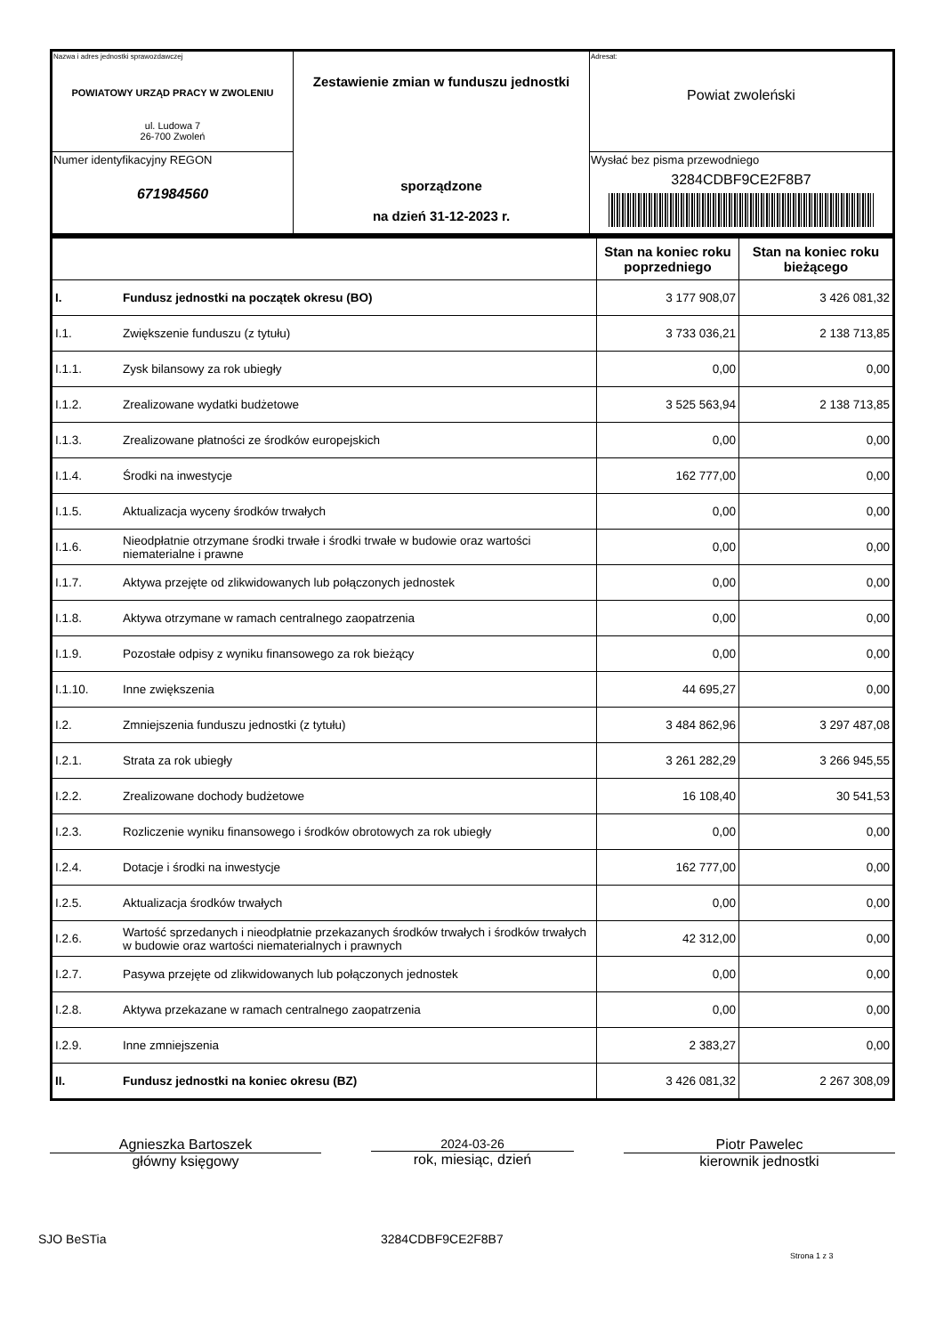| Nazwa i adres jednostki sprawozdawczej POWIATOWY URZĄD PRACY W ZWOLENIU ul. Ludowa 7 26-700 Zwoleń | Zestawienie zmian w funduszu jednostki sporządzone na dzień 31-12-2023 r. | Adresat: Powiat zwoleński |
| Numer identyfikacyjny REGON 671984560 | | Wysłać bez pisma przewodniego 3284CDBF9CE2F8B7 |
| | | Stan na koniec roku poprzedniego | Stan na koniec roku bieżącego |
| I. | Fundusz jednostki na początek okresu (BO) | 3 177 908,07 | 3 426 081,32 |
| I.1. | Zwiększenie funduszu (z tytułu) | 3 733 036,21 | 2 138 713,85 |
| I.1.1. | Zysk bilansowy za rok ubiegły | 0,00 | 0,00 |
| I.1.2. | Zrealizowane wydatki budżetowe | 3 525 563,94 | 2 138 713,85 |
| I.1.3. | Zrealizowane płatności ze środków europejskich | 0,00 | 0,00 |
| I.1.4. | Środki na inwestycje | 162 777,00 | 0,00 |
| I.1.5. | Aktualizacja wyceny środków trwałych | 0,00 | 0,00 |
| I.1.6. | Nieodpłatnie otrzymane środki trwałe i środki trwałe w budowie oraz wartości niematerialne i prawne | 0,00 | 0,00 |
| I.1.7. | Aktywa przejęte od zlikwidowanych lub połączonych jednostek | 0,00 | 0,00 |
| I.1.8. | Aktywa otrzymane w ramach centralnego zaopatrzenia | 0,00 | 0,00 |
| I.1.9. | Pozostałe odpisy z wyniku finansowego za rok bieżący | 0,00 | 0,00 |
| I.1.10. | Inne zwiększenia | 44 695,27 | 0,00 |
| I.2. | Zmniejszenia funduszu jednostki (z tytułu) | 3 484 862,96 | 3 297 487,08 |
| I.2.1. | Strata za rok ubiegły | 3 261 282,29 | 3 266 945,55 |
| I.2.2. | Zrealizowane dochody budżetowe | 16 108,40 | 30 541,53 |
| I.2.3. | Rozliczenie wyniku finansowego i środków obrotowych za rok ubiegły | 0,00 | 0,00 |
| I.2.4. | Dotacje i środki na inwestycje | 162 777,00 | 0,00 |
| I.2.5. | Aktualizacja środków trwałych | 0,00 | 0,00 |
| I.2.6. | Wartość sprzedanych i nieodpłatnie przekazanych środków trwałych i środków trwałych w budowie oraz wartości niematerialnych i prawnych | 42 312,00 | 0,00 |
| I.2.7. | Pasywa przejęte od zlikwidowanych lub połączonych jednostek | 0,00 | 0,00 |
| I.2.8. | Aktywa przekazane w ramach centralnego zaopatrzenia | 0,00 | 0,00 |
| I.2.9. | Inne zmniejszenia | 2 383,27 | 0,00 |
| II. | Fundusz jednostki na koniec okresu (BZ) | 3 426 081,32 | 2 267 308,09 |
Agnieszka Bartoszek
główny księgowy
2024-03-26
rok, miesiąc, dzień
Piotr Pawelec
kierownik jednostki
SJO BeSTia 3284CDBF9CE2F8B7 Strona 1 z 3